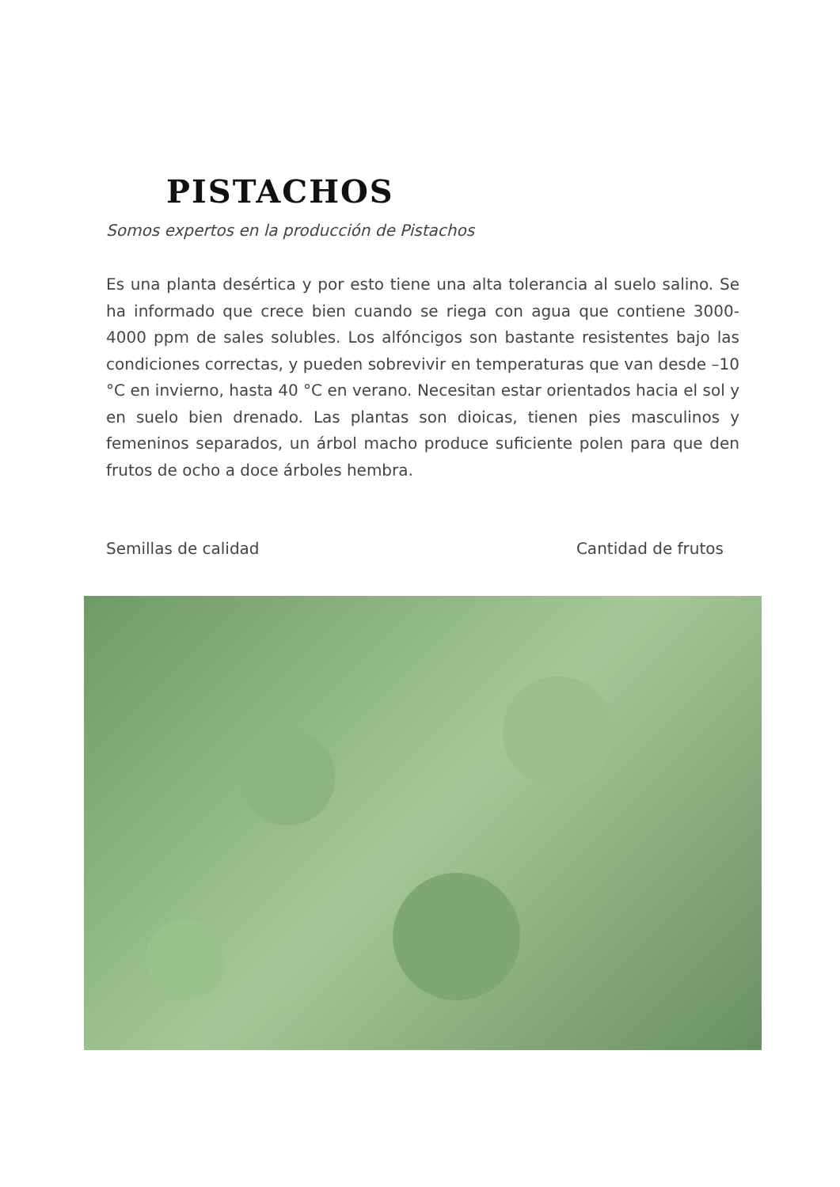PISTACHOS
Somos expertos en la producción de Pistachos
Es una planta desértica y por esto tiene una alta tolerancia al suelo salino. Se ha informado que crece bien cuando se riega con agua que contiene 3000-4000 ppm de sales solubles. Los alfóncigos son bastante resistentes bajo las condiciones correctas, y pueden sobrevivir en temperaturas que van desde –10 °C en invierno, hasta 40 °C en verano. Necesitan estar orientados hacia el sol y en suelo bien drenado. Las plantas son dioicas, tienen pies masculinos y femeninos separados, un árbol macho produce suficiente polen para que den frutos de ocho a doce árboles hembra.
Semillas de calidad Cantidad de frutos